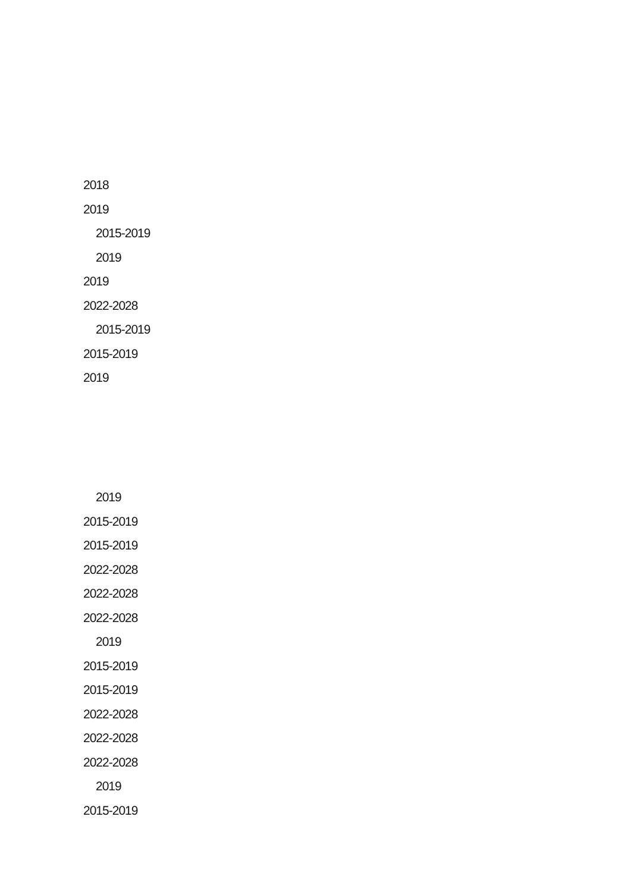2018
2019
2015-2019
2019
2019
2022-2028
2015-2019
2015-2019
2019
2019
2015-2019
2015-2019
2022-2028
2022-2028
2022-2028
2019
2015-2019
2015-2019
2022-2028
2022-2028
2022-2028
2019
2015-2019